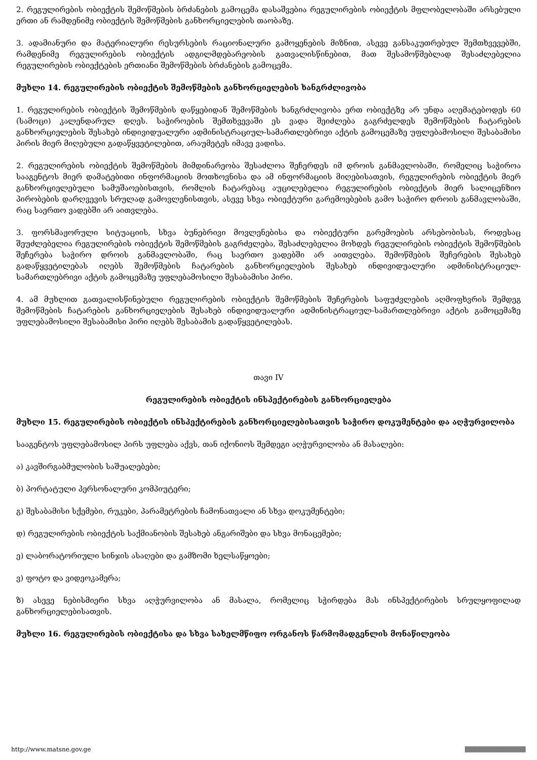2. რეგულირების ობიექტის შემოწმების ბრძანების გამოცემა დასაშვებია რეგულირების ობიექტის მფლობელობაში არსებული ერთი ან რამდენიმე ობიექტის შემოწმების განხორციელების თაობაზე.
3. ადამიანური და მატერიალური რესურსების რაციონალური გამოყენების მიზნით, ასევე განსაკუთრებულ შემთხვევებში, რამდენიმე რეგულირების ობიექტის ადგილმდებარეობის გათვალისწინებით, მათ შესამოწმებლად შესაძლებელია რეგულირების ობიექტების ერთიანი შემოწმების ბრძანების გამოცემა.
მუხლი 14. რეგულირების ობიექტის შემოწმების განხორციელების ხანგრძლივობა
1. რეგულირების ობიექტის შემოწმების დაწყებიდან შემოწმების ხანგრძლივობა ერთ ობიექტზე არ უნდა აღემატებოდეს 60 (სამოცი) კალენდარულ დღეს. საჭიროების შემთხვევაში ეს ვადა შეიძლება გაგრძელდეს შემოწმების ჩატარების განხორციელების შესახებ ინდივიდუალური ადმინისტრაციულ-სამართლებრივი აქტის გამოცემაზე უფლებამოსილი შესაბამისი პირის მიერ მიღებული გადაწყვეტილებით, არაუმეტეს იმავე ვადისა.
2. რეგულირების ობიექტის შემოწმების მიმდინარეობა შესაძლოა შეჩერდეს იმ დროის განმავლობაში, რომელიც საჭიროა სააგენტოს მიერ დამატებითი ინფორმაციის მოთხოვნისა და ამ ინფორმაციის მიღებისათვის, რეგულირების ობიექტის მიერ განხორციელებული სამუშაოებისთვის, რომლის ჩატარებაც აუცილებელია რეგულირების ობიექტის მიერ სალიცენზიო პირობების დარღვევის სრულად გამოვლენისთვის, ასევე სხვა ობიექტური გარემოებების გამო საჭირო დროის განმავლობაში, რაც საერთო ვადებში არ აითვლება.
3. ფორსმაჟორული სიტუაციის, სხვა ბუნებრივი მოვლენებისა და ობიექტური გარემოების არსებობისას, როდესაც შეუძლებელია რეგულირების ობიექტის შემოწმების გაგრძელება, შესაძლებელია მოხდეს რეგულირების ობიექტის შემოწმების შეჩერება საჭირო დროის განმავლობაში, რაც საერთო ვადებში არ აითვლება. შემოწმების შეჩერების შესახებ გადაწყვეტილებას იღებს შემოწმების ჩატარების განხორციელების შესახებ ინდივიდუალური ადმინისტრაციულ-სამართლებრივი აქტის გამოცემაზე უფლებამოსილი შესაბამისი პირი.
4. ამ მუხლით გათვალისწინებული რეგულირების ობიექტის შემოწმების შეჩერების საფუძვლების აღმოფხვრის შემდეგ შემოწმების ჩატარების განხორციელების შესახებ ინდივიდუალური ადმინისტრაციულ-სამართლებრივი აქტის გამოცემაზე უფლებამოსილი შესაბამისი პირი იღებს შესაბამის გადაწყვეტილებას.
თავი IV
რეგულირების ობიექტის ინსპექტირების განხორციელება
მუხლი 15. რეგულირების ობიექტის ინსპექტირების განხორციელებისათვის საჭირო დოკუმენტები და აღჭურვილობა
სააგენტოს უფლებამოსილ პირს უფლება აქვს, თან იქონიოს შემდეგი აღჭურვილობა ან მასალები:
ა) კავშირგაბმულობის საშუალებები;
ბ) პორტატული პერსონალური კომპიუტერი;
გ) შესაბამისი სქემები, რუკები, პარამეტრების ჩამონათვალი ან სხვა დოკუმენტები;
დ) რეგულირების ობიექტის საქმიანობის შესახებ ანგარიშები და სხვა მონაცემები;
ე) ლაბორატორიული სინჯის ასაღები და გამზომი ხელსაწყოები;
ვ) ფოტო და ვიდეოკამერა;
ზ) ასევე ნებისმიერი სხვა აღჭურვილობა ან მასალა, რომელიც სჭირდება მას ინსპექტირების სრულყოფილად განხორციელებისათვის.
მუხლი 16. რეგულირების ობიექტისა და სხვა სახელმწიფო ორგანოს წარმომადგენლის მონაწილეობა
http://www.matsne.gov.ge